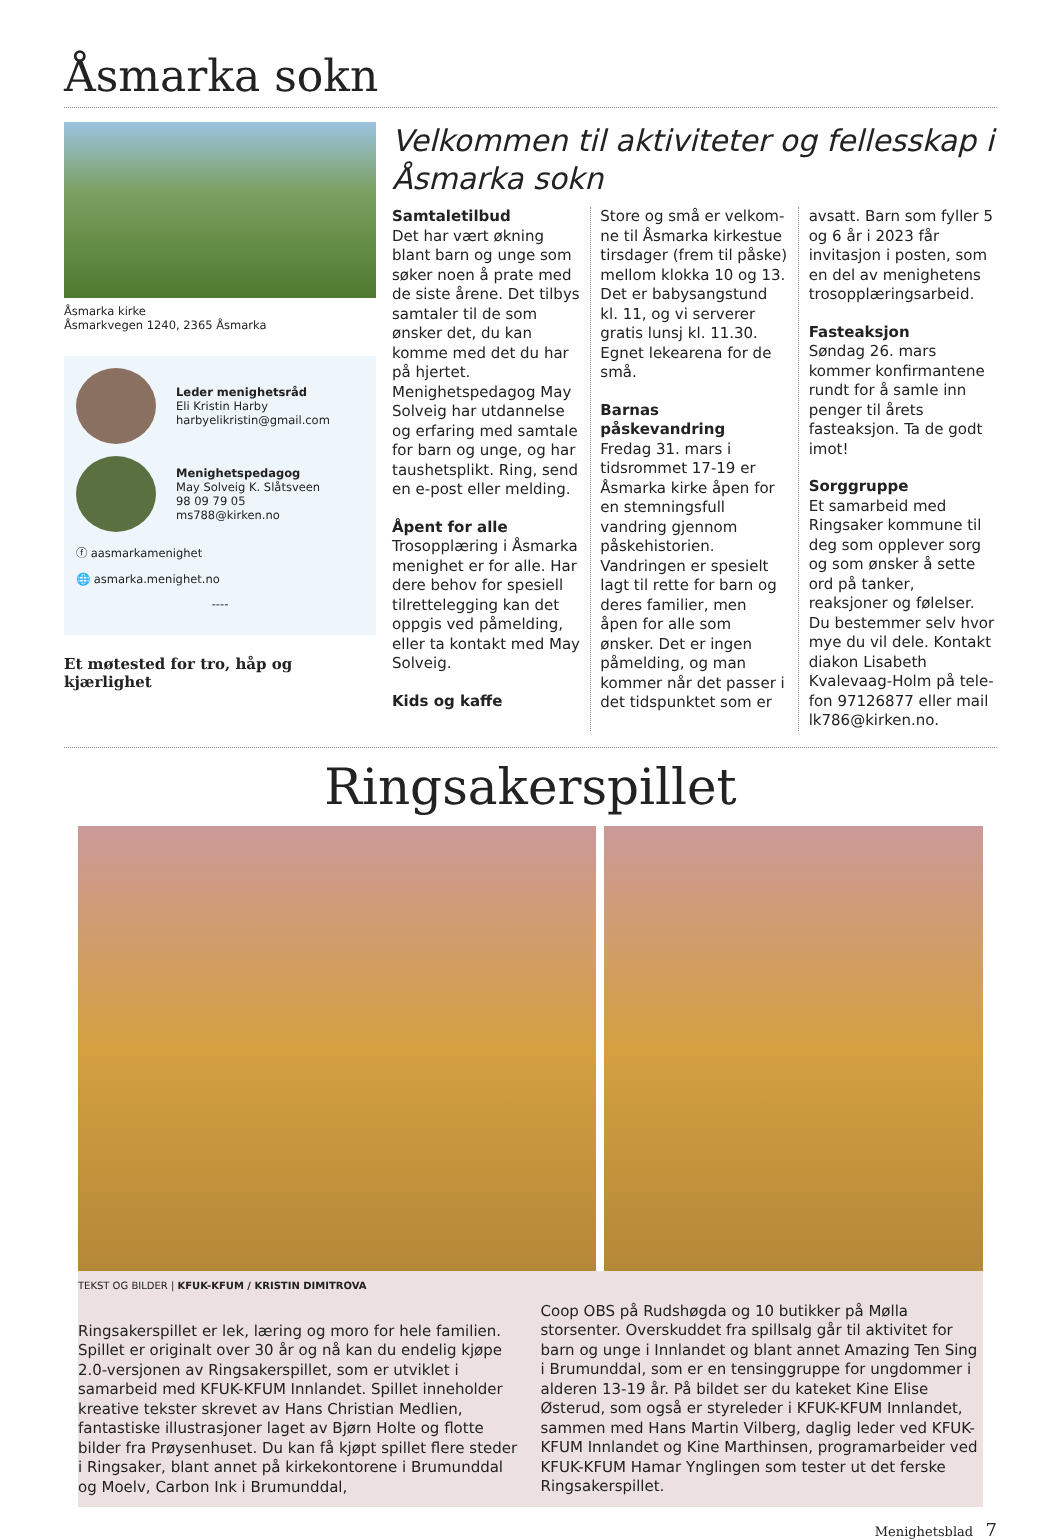Åsmarka sokn
Åsmarka kirke
Åsmarkvegen 1240, 2365 Åsmarka
Leder menighetsråd
Eli Kristin Harby
harbyelikristin@gmail.com
Menighetspedagog
May Solveig K. Slåtsveen
98 09 79 05
ms788@kirken.no
ⓕ aasmarkamenighet
🌐 asmarka.menighet.no
----
Et møtested for tro, håp og kjærlighet
Velkommen til aktiviteter og fellesskap i Åsmarka sokn
Samtaletilbud
Det har vært økning blant barn og unge som søker noen å prate med de siste årene. Det tilbys sam­taler til de som ønsker det, du kan komme med det du har på hjertet. Menighetspedagog May Solveig har utdannelse og erfaring med samtale for barn og unge, og har taushetsplikt. Ring, send en e-post eller melding.
Åpent for alle
Trosopplæring i Åsmarka menighet er for alle. Har dere behov for spesiell tilrettelegging kan det oppgis ved påmelding, eller ta kontakt med May Solveig.
Kids og kaffe
Store og små er velkom­ne til Åsmarka kirkestue tirsdager (frem til påske) mellom klokka 10 og 13. Det er babysangstund kl. 11, og vi serverer gratis lunsj kl. 11.30. Egnet lekearena for de små.
Barnas påskevandring
Fredag 31. mars i tidsrommet 17-19 er Åsmarka kirke åpen for en stemningsfull vandring gjennom påskehistorien. Vandringen er spesielt lagt til rette for barn og deres familier, men åpen for alle som ønsker. Det er ingen påmelding, og man kommer når det passer i det tidspunktet som er avsatt. Barn som fyller 5 og 6 år i 2023 får invitasjon i posten, som en del av menighetens trosopplæringsarbeid.
Fasteaksjon
Søndag 26. mars kommer konfirmantene rundt for å samle inn penger til årets fasteaksjon. Ta de godt imot!
Sorggruppe
Et samarbeid med Rings­aker kommune til deg som opplever sorg og som ønsker å sette ord på tanker, reaksjoner og følelser. Du bestemmer selv hvor mye du vil dele. Kontakt diakon Lisabeth Kvalevaag-Holm på tele­fon 97126877 eller mail lk786@kirken.no.
Ringsakerspillet
TEKST OG BILDER | KFUK-KFUM / KRISTIN DIMITROVA
Ringsakerspillet er lek, læring og moro for hele familien. Spillet er originalt over 30 år og nå kan du endelig kjøpe 2.0-ver­sjonen av Ringsakerspillet, som er utviklet i samarbeid med KFUK-KFUM Innlandet. Spillet inneholder kreative tekster skrevet av Hans Christian Medlien, fantastiske illustrasjoner laget av Bjørn Holte og flotte bilder fra Prøysenhuset. Du kan få kjøpt spillet flere steder i Ringsaker, blant annet på kirke­kontorene i Brumunddal og Moelv, Carbon Ink i Brumunddal,
Coop OBS på Rudshøgda og 10 butikker på Mølla storsenter. Overskuddet fra spillsalg går til aktivitet for barn og unge i Innlandet og blant annet Amazing Ten Sing i Brumunddal, som er en tensinggruppe for ungdommer i alderen 13-19 år. På bildet ser du kateket Kine Elise Østerud, som også er styreleder i KFUK-KFUM Innlandet, sammen med Hans Martin Vilberg, daglig leder ved KFUK-KFUM Innlandet og Kine Mart­hinsen, programarbeider ved KFUK-KFUM Hamar Ynglingen som tester ut det ferske Ringsakerspillet.
Menighetsblad 7